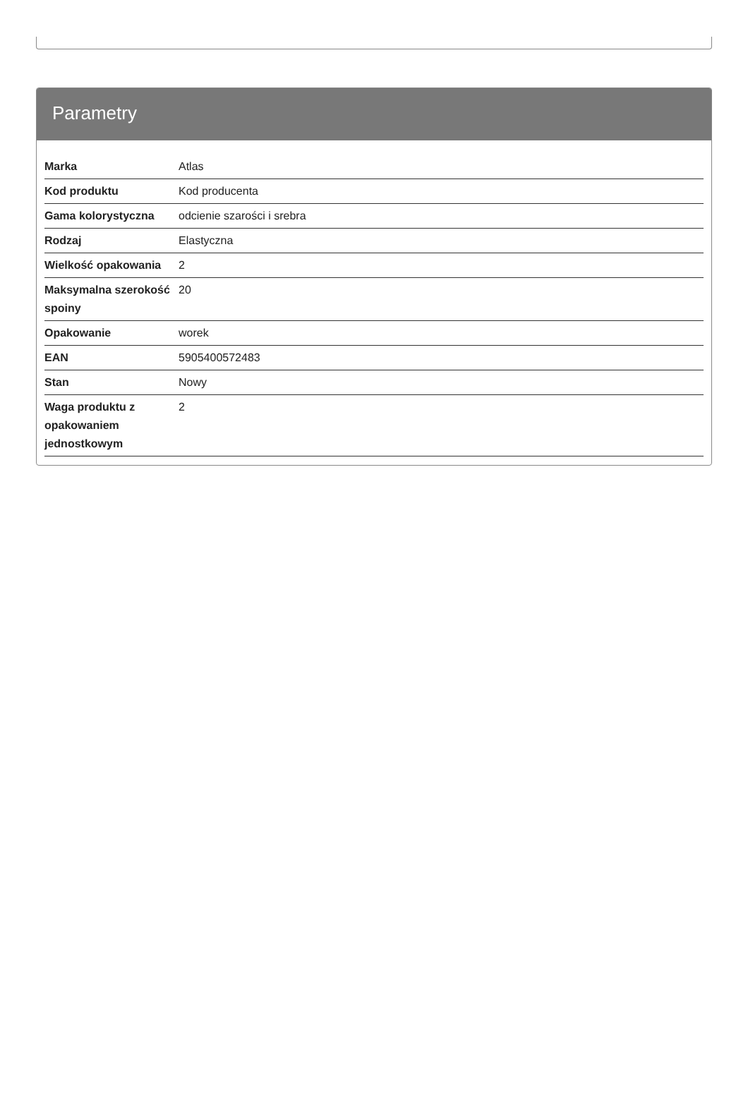Parametry
| Marka | Atlas |
| Kod produktu | Kod producenta |
| Gama kolorystyczna | odcienie szarości i srebra |
| Rodzaj | Elastyczna |
| Wielkość opakowania | 2 |
| Maksymalna szerokość spoiny | 20 |
| Opakowanie | worek |
| EAN | 5905400572483 |
| Stan | Nowy |
| Waga produktu z opakowaniem jednostkowym | 2 |